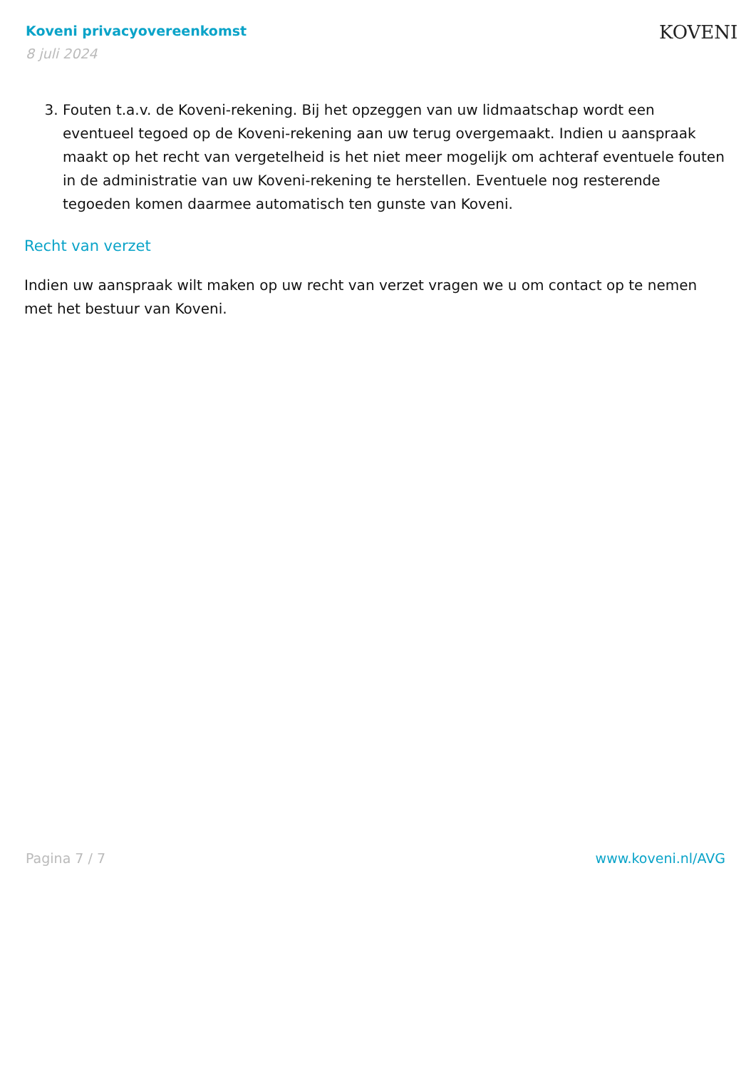Koveni privacyovereenkomst
8 juli 2024
KOVENI
3. Fouten t.a.v. de Koveni-rekening. Bij het opzeggen van uw lidmaatschap wordt een eventueel tegoed op de Koveni-rekening aan uw terug overgemaakt. Indien u aanspraak maakt op het recht van vergetelheid is het niet meer mogelijk om achteraf eventuele fouten in de administratie van uw Koveni-rekening te herstellen. Eventuele nog resterende tegoeden komen daarmee automatisch ten gunste van Koveni.
Recht van verzet
Indien uw aanspraak wilt maken op uw recht van verzet vragen we u om contact op te nemen met het bestuur van Koveni.
Pagina 7 / 7 www.koveni.nl/AVG